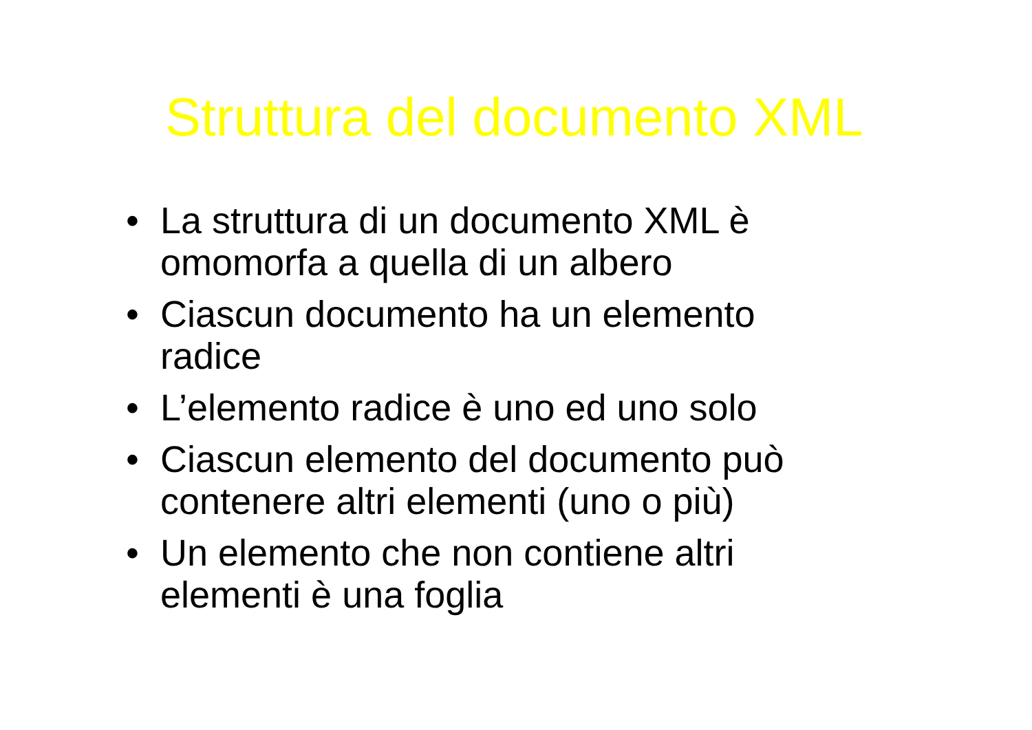Struttura del documento XML
• La struttura di un documento XML è omomorfa a quella di un albero
• Ciascun documento ha un elemento radice
• L’elemento radice è uno ed uno solo
• Ciascun elemento del documento può contenere altri elementi (uno o più)
• Un elemento che non contiene altri elementi è una foglia